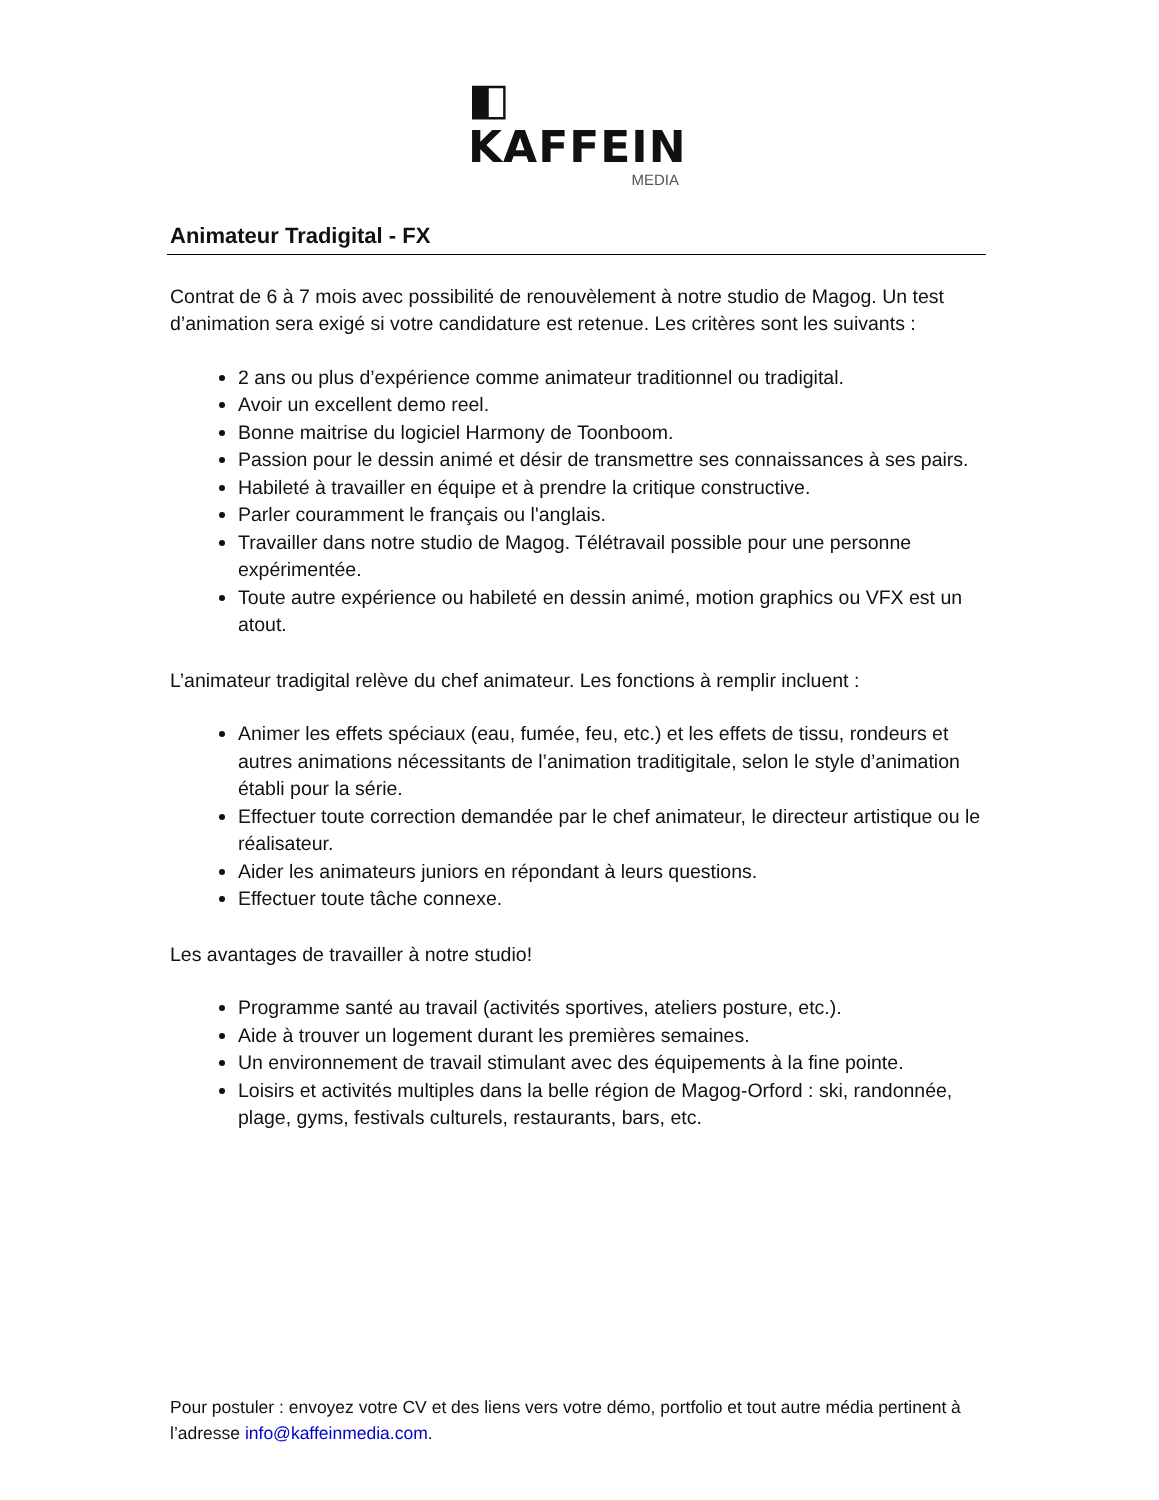◧ KAFFEIN
MEDIA
Animateur Tradigital - FX
Contrat de 6 à 7 mois avec possibilité de renouvèlement à notre studio de Magog. Un test d’animation sera exigé si votre candidature est retenue. Les critères sont les suivants :
2 ans ou plus d’expérience comme animateur traditionnel ou tradigital.
Avoir un excellent demo reel.
Bonne maitrise du logiciel Harmony de Toonboom.
Passion pour le dessin animé et désir de transmettre ses connaissances à ses pairs.
Habileté à travailler en équipe et à prendre la critique constructive.
Parler couramment le français ou l'anglais.
Travailler dans notre studio de Magog. Télétravail possible pour une personne expérimentée.
Toute autre expérience ou habileté en dessin animé, motion graphics ou VFX est un atout.
L’animateur tradigital relève du chef animateur. Les fonctions à remplir incluent :
Animer les effets spéciaux (eau, fumée, feu, etc.) et les effets de tissu, rondeurs et autres animations nécessitants de l’animation traditigitale, selon le style d’animation établi pour la série.
Effectuer toute correction demandée par le chef animateur, le directeur artistique ou le réalisateur.
Aider les animateurs juniors en répondant à leurs questions.
Effectuer toute tâche connexe.
Les avantages de travailler à notre studio!
Programme santé au travail (activités sportives, ateliers posture, etc.).
Aide à trouver un logement durant les premières semaines.
Un environnement de travail stimulant avec des équipements à la fine pointe.
Loisirs et activités multiples dans la belle région de Magog-Orford : ski, randonnée, plage, gyms, festivals culturels, restaurants, bars, etc.
Pour postuler : envoyez votre CV et des liens vers votre démo, portfolio et tout autre média pertinent à l’adresse info@kaffeinmedia.com.